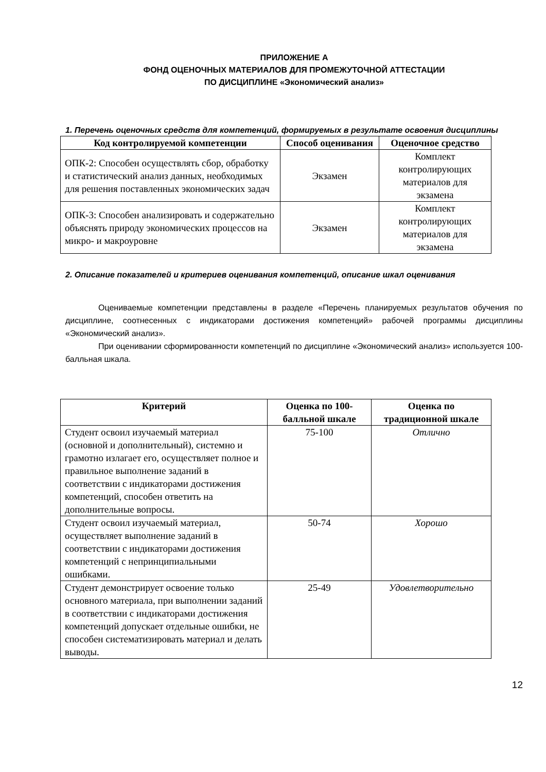ПРИЛОЖЕНИЕ А
ФОНД ОЦЕНОЧНЫХ МАТЕРИАЛОВ ДЛЯ ПРОМЕЖУТОЧНОЙ АТТЕСТАЦИИ
ПО ДИСЦИПЛИНЕ «Экономический анализ»
1. Перечень оценочных средств для компетенций, формируемых в результате освоения дисциплины
| Код контролируемой компетенции | Способ оценивания | Оценочное средство |
| --- | --- | --- |
| ОПК-2: Способен осуществлять сбор, обработку и статистический анализ данных, необходимых для решения поставленных экономических задач | Экзамен | Комплект контролирующих материалов для экзамена |
| ОПК-3: Способен анализировать и содержательно объяснять природу экономических процессов на микро- и макроуровне | Экзамен | Комплект контролирующих материалов для экзамена |
2. Описание показателей и критериев оценивания компетенций, описание шкал оценивания
Оцениваемые компетенции представлены в разделе «Перечень планируемых результатов обучения по дисциплине, соотнесенных с индикаторами достижения компетенций» рабочей программы дисциплины «Экономический анализ».
При оценивании сформированности компетенций по дисциплине «Экономический анализ» используется 100-балльная шкала.
| Критерий | Оценка по 100-балльной шкале | Оценка по традиционной шкале |
| --- | --- | --- |
| Студент освоил изучаемый материал (основной и дополнительный), системно и грамотно излагает его, осуществляет полное и правильное выполнение заданий в соответствии с индикаторами достижения компетенций, способен ответить на дополнительные вопросы. | 75-100 | Отлично |
| Студент освоил изучаемый материал, осуществляет выполнение заданий в соответствии с индикаторами достижения компетенций с непринципиальными ошибками. | 50-74 | Хорошо |
| Студент демонстрирует освоение только основного материала, при выполнении заданий в соответствии с индикаторами достижения компетенций допускает отдельные ошибки, не способен систематизировать материал и делать выводы. | 25-49 | Удовлетворительно |
12